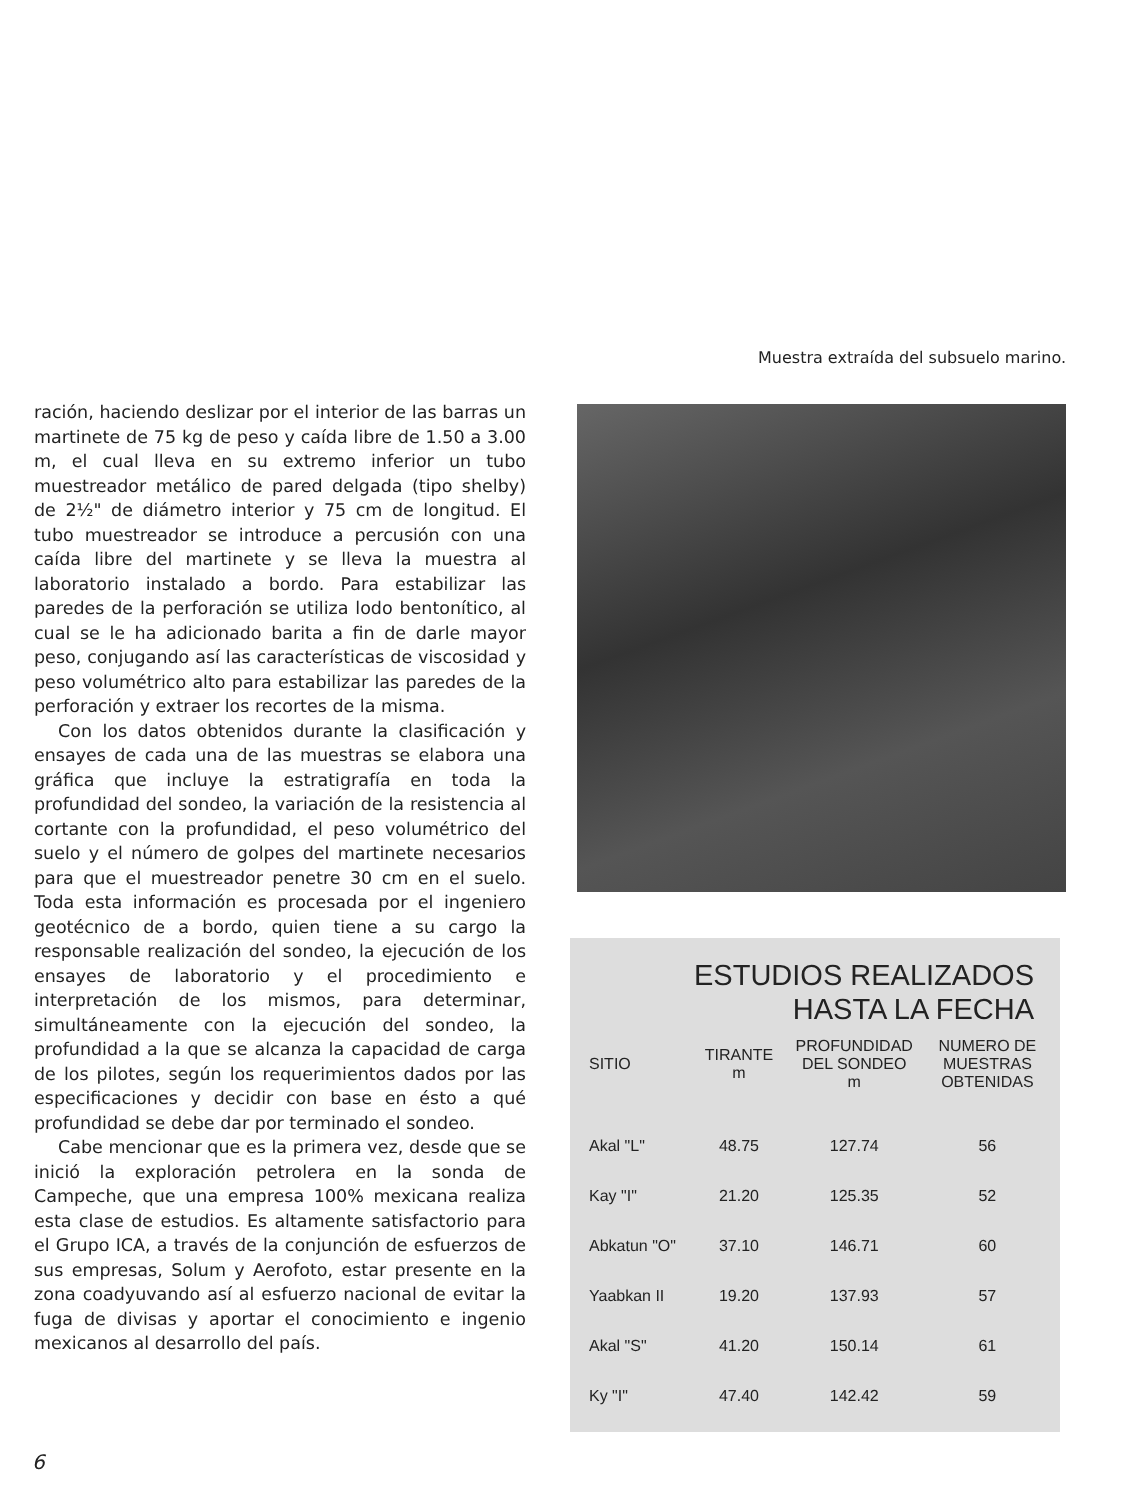Muestra extraída del subsuelo marino.
ración, haciendo deslizar por el interior de las barras un martinete de 75 kg de peso y caída libre de 1.50 a 3.00 m, el cual lleva en su extremo inferior un tubo muestreador metálico de pared delgada (tipo shelby) de 2½" de diámetro interior y 75 cm de longitud. El tubo muestreador se introduce a percusión con una caída libre del martinete y se lleva la muestra al laboratorio instalado a bordo. Para estabilizar las paredes de la perforación se utiliza lodo bentonítico, al cual se le ha adicionado barita a fin de darle mayor peso, conjugando así las características de viscosidad y peso volumétrico alto para estabilizar las paredes de la perforación y extraer los recortes de la misma.
Con los datos obtenidos durante la clasificación y ensayes de cada una de las muestras se elabora una gráfica que incluye la estratigrafía en toda la profundidad del sondeo, la variación de la resistencia al cortante con la profundidad, el peso volumétrico del suelo y el número de golpes del martinete necesarios para que el muestreador penetre 30 cm en el suelo. Toda esta información es procesada por el ingeniero geotécnico de a bordo, quien tiene a su cargo la responsable realización del sondeo, la ejecución de los ensayes de laboratorio y el procedimiento e interpretación de los mismos, para determinar, simultáneamente con la ejecución del sondeo, la profundidad a la que se alcanza la capacidad de carga de los pilotes, según los requerimientos dados por las especificaciones y decidir con base en ésto a qué profundidad se debe dar por terminado el sondeo.
Cabe mencionar que es la primera vez, desde que se inició la exploración petrolera en la sonda de Campeche, que una empresa 100% mexicana realiza esta clase de estudios. Es altamente satisfactorio para el Grupo ICA, a través de la conjunción de esfuerzos de sus empresas, Solum y Aerofoto, estar presente en la zona coadyuvando así al esfuerzo nacional de evitar la fuga de divisas y aportar el conocimiento e ingenio mexicanos al desarrollo del país.
ESTUDIOS REALIZADOS HASTA LA FECHA
| SITIO | TIRANTE m | PROFUNDIDAD DEL SONDEO m | NUMERO DE MUESTRAS OBTENIDAS |
| --- | --- | --- | --- |
| Akal "L" | 48.75 | 127.74 | 56 |
| Kay "I" | 21.20 | 125.35 | 52 |
| Abkatun "O" | 37.10 | 146.71 | 60 |
| Yaabkan II | 19.20 | 137.93 | 57 |
| Akal "S" | 41.20 | 150.14 | 61 |
| Ky "I" | 47.40 | 142.42 | 59 |
6